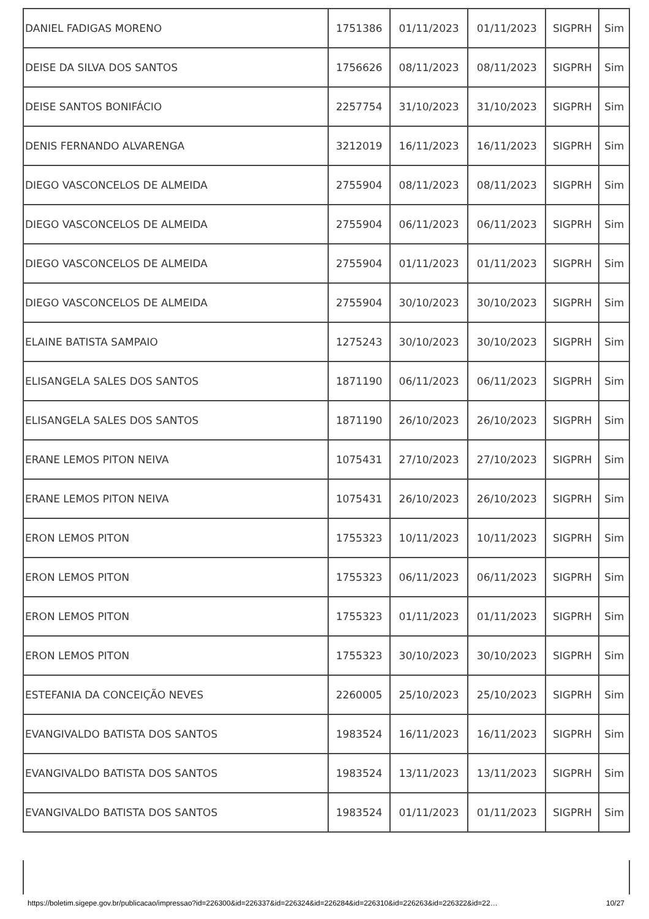| DANIEL FADIGAS MORENO | 1751386 | 01/11/2023 | 01/11/2023 | SIGPRH | Sim |
| DEISE DA SILVA DOS SANTOS | 1756626 | 08/11/2023 | 08/11/2023 | SIGPRH | Sim |
| DEISE SANTOS BONIFÁCIO | 2257754 | 31/10/2023 | 31/10/2023 | SIGPRH | Sim |
| DENIS FERNANDO ALVARENGA | 3212019 | 16/11/2023 | 16/11/2023 | SIGPRH | Sim |
| DIEGO VASCONCELOS DE ALMEIDA | 2755904 | 08/11/2023 | 08/11/2023 | SIGPRH | Sim |
| DIEGO VASCONCELOS DE ALMEIDA | 2755904 | 06/11/2023 | 06/11/2023 | SIGPRH | Sim |
| DIEGO VASCONCELOS DE ALMEIDA | 2755904 | 01/11/2023 | 01/11/2023 | SIGPRH | Sim |
| DIEGO VASCONCELOS DE ALMEIDA | 2755904 | 30/10/2023 | 30/10/2023 | SIGPRH | Sim |
| ELAINE BATISTA SAMPAIO | 1275243 | 30/10/2023 | 30/10/2023 | SIGPRH | Sim |
| ELISANGELA SALES DOS SANTOS | 1871190 | 06/11/2023 | 06/11/2023 | SIGPRH | Sim |
| ELISANGELA SALES DOS SANTOS | 1871190 | 26/10/2023 | 26/10/2023 | SIGPRH | Sim |
| ERANE LEMOS PITON NEIVA | 1075431 | 27/10/2023 | 27/10/2023 | SIGPRH | Sim |
| ERANE LEMOS PITON NEIVA | 1075431 | 26/10/2023 | 26/10/2023 | SIGPRH | Sim |
| ERON LEMOS PITON | 1755323 | 10/11/2023 | 10/11/2023 | SIGPRH | Sim |
| ERON LEMOS PITON | 1755323 | 06/11/2023 | 06/11/2023 | SIGPRH | Sim |
| ERON LEMOS PITON | 1755323 | 01/11/2023 | 01/11/2023 | SIGPRH | Sim |
| ERON LEMOS PITON | 1755323 | 30/10/2023 | 30/10/2023 | SIGPRH | Sim |
| ESTEFANIA DA CONCEIÇÃO NEVES | 2260005 | 25/10/2023 | 25/10/2023 | SIGPRH | Sim |
| EVANGIVALDO BATISTA DOS SANTOS | 1983524 | 16/11/2023 | 16/11/2023 | SIGPRH | Sim |
| EVANGIVALDO BATISTA DOS SANTOS | 1983524 | 13/11/2023 | 13/11/2023 | SIGPRH | Sim |
| EVANGIVALDO BATISTA DOS SANTOS | 1983524 | 01/11/2023 | 01/11/2023 | SIGPRH | Sim |
https://boletim.sigepe.gov.br/publicacao/impressao?id=226300&id=226337&id=226324&id=226284&id=226310&id=226263&id=226322&id=22… 10/27